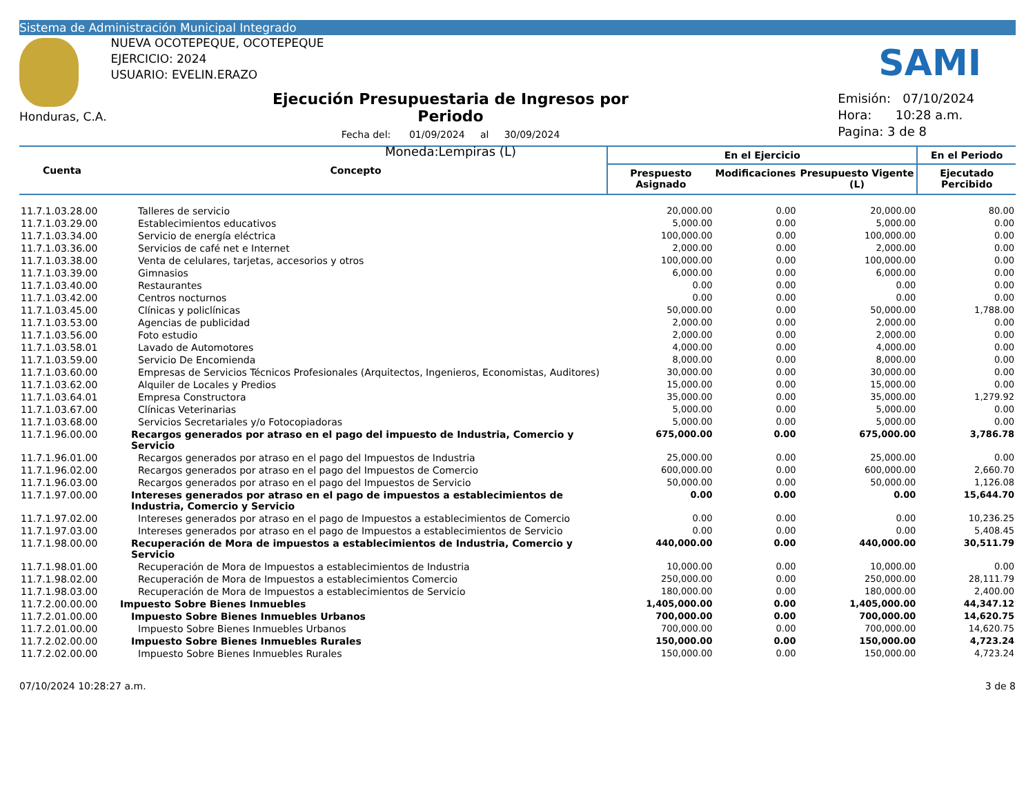Sistema de Administración Municipal Integrado
Honduras, C.A.
NUEVA OCOTEPEQUE, OCOTEPEQUE
EJERCICIO: 2024
USUARIO: EVELIN.ERAZO
SAMI
Ejecución Presupuestaria de Ingresos por Periodo
Fecha del: 01/09/2024 al 30/09/2024
Moneda:Lempiras (L)
Emisión: 07/10/2024
Hora: 10:28 a.m.
Pagina: 3 de 8
| Cuenta | Concepto | En el Ejercicio | | | En el Periodo |
| --- | --- | --- | --- | --- | --- |
| | | Prespuesto Asignado | Modificaciones | Presupuesto Vigente (L) | Ejecutado Percibido |
| 11.7.1.03.28.00 | Talleres de servicio | 20,000.00 | 0.00 | 20,000.00 | 80.00 |
| 11.7.1.03.29.00 | Establecimientos educativos | 5,000.00 | 0.00 | 5,000.00 | 0.00 |
| 11.7.1.03.34.00 | Servicio de energía eléctrica | 100,000.00 | 0.00 | 100,000.00 | 0.00 |
| 11.7.1.03.36.00 | Servicios de café net e Internet | 2,000.00 | 0.00 | 2,000.00 | 0.00 |
| 11.7.1.03.38.00 | Venta de celulares, tarjetas, accesorios y otros | 100,000.00 | 0.00 | 100,000.00 | 0.00 |
| 11.7.1.03.39.00 | Gimnasios | 6,000.00 | 0.00 | 6,000.00 | 0.00 |
| 11.7.1.03.40.00 | Restaurantes | 0.00 | 0.00 | 0.00 | 0.00 |
| 11.7.1.03.42.00 | Centros nocturnos | 0.00 | 0.00 | 0.00 | 0.00 |
| 11.7.1.03.45.00 | Clínicas y policlínicas | 50,000.00 | 0.00 | 50,000.00 | 1,788.00 |
| 11.7.1.03.53.00 | Agencias de publicidad | 2,000.00 | 0.00 | 2,000.00 | 0.00 |
| 11.7.1.03.56.00 | Foto estudio | 2,000.00 | 0.00 | 2,000.00 | 0.00 |
| 11.7.1.03.58.01 | Lavado de Automotores | 4,000.00 | 0.00 | 4,000.00 | 0.00 |
| 11.7.1.03.59.00 | Servicio De Encomienda | 8,000.00 | 0.00 | 8,000.00 | 0.00 |
| 11.7.1.03.60.00 | Empresas de Servicios Técnicos Profesionales (Arquitectos, Ingenieros, Economistas, Auditores) | 30,000.00 | 0.00 | 30,000.00 | 0.00 |
| 11.7.1.03.62.00 | Alquiler de Locales y Predios | 15,000.00 | 0.00 | 15,000.00 | 0.00 |
| 11.7.1.03.64.01 | Empresa Constructora | 35,000.00 | 0.00 | 35,000.00 | 1,279.92 |
| 11.7.1.03.67.00 | Clínicas Veterinarias | 5,000.00 | 0.00 | 5,000.00 | 0.00 |
| 11.7.1.03.68.00 | Servicios Secretariales y/o Fotocopiadoras | 5,000.00 | 0.00 | 5,000.00 | 0.00 |
| 11.7.1.96.00.00 | Recargos generados por atraso en el pago del impuesto de Industria, Comercio y Servicio | 675,000.00 | 0.00 | 675,000.00 | 3,786.78 |
| 11.7.1.96.01.00 | Recargos generados por atraso en el pago del Impuestos de Industria | 25,000.00 | 0.00 | 25,000.00 | 0.00 |
| 11.7.1.96.02.00 | Recargos generados por atraso en el pago del Impuestos de Comercio | 600,000.00 | 0.00 | 600,000.00 | 2,660.70 |
| 11.7.1.96.03.00 | Recargos generados por atraso en el pago del Impuestos de Servicio | 50,000.00 | 0.00 | 50,000.00 | 1,126.08 |
| 11.7.1.97.00.00 | Intereses generados por atraso en el pago de impuestos a establecimientos de Industria, Comercio y Servicio | 0.00 | 0.00 | 0.00 | 15,644.70 |
| 11.7.1.97.02.00 | Intereses generados por atraso en el pago de Impuestos a establecimientos de Comercio | 0.00 | 0.00 | 0.00 | 10,236.25 |
| 11.7.1.97.03.00 | Intereses generados por atraso en el pago de Impuestos a establecimientos de Servicio | 0.00 | 0.00 | 0.00 | 5,408.45 |
| 11.7.1.98.00.00 | Recuperación de Mora de impuestos a establecimientos de Industria, Comercio y Servicio | 440,000.00 | 0.00 | 440,000.00 | 30,511.79 |
| 11.7.1.98.01.00 | Recuperación de Mora de Impuestos a establecimientos de Industria | 10,000.00 | 0.00 | 10,000.00 | 0.00 |
| 11.7.1.98.02.00 | Recuperación de Mora de Impuestos a establecimientos Comercio | 250,000.00 | 0.00 | 250,000.00 | 28,111.79 |
| 11.7.1.98.03.00 | Recuperación de Mora de Impuestos a establecimientos de Servicio | 180,000.00 | 0.00 | 180,000.00 | 2,400.00 |
| 11.7.2.00.00.00 | Impuesto Sobre Bienes Inmuebles | 1,405,000.00 | 0.00 | 1,405,000.00 | 44,347.12 |
| 11.7.2.01.00.00 | Impuesto Sobre Bienes Inmuebles Urbanos | 700,000.00 | 0.00 | 700,000.00 | 14,620.75 |
| 11.7.2.01.00.00 | Impuesto Sobre Bienes Inmuebles Urbanos | 700,000.00 | 0.00 | 700,000.00 | 14,620.75 |
| 11.7.2.02.00.00 | Impuesto Sobre Bienes Inmuebles Rurales | 150,000.00 | 0.00 | 150,000.00 | 4,723.24 |
| 11.7.2.02.00.00 | Impuesto Sobre Bienes Inmuebles Rurales | 150,000.00 | 0.00 | 150,000.00 | 4,723.24 |
07/10/2024 10:28:27 a.m. 3 de 8